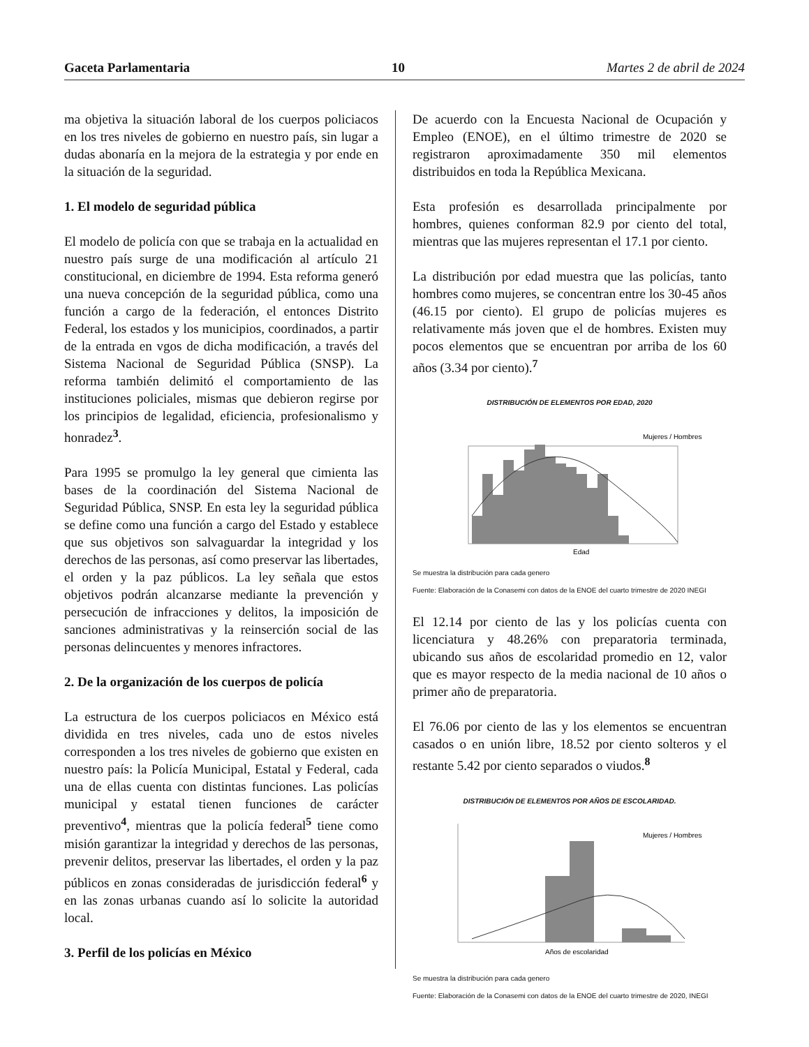Gaceta Parlamentaria 10 Martes 2 de abril de 2024
ma objetiva la situación laboral de los cuerpos policiacos en los tres niveles de gobierno en nuestro país, sin lugar a dudas abonaría en la mejora de la estrategia y por ende en la situación de la seguridad.
1. El modelo de seguridad pública
El modelo de policía con que se trabaja en la actualidad en nuestro país surge de una modificación al artículo 21 constitucional, en diciembre de 1994. Esta reforma generó una nueva concepción de la seguridad pública, como una función a cargo de la federación, el entonces Distrito Federal, los estados y los municipios, coordinados, a partir de la entrada en vgos de dicha modificación, a través del Sistema Nacional de Seguridad Pública (SNSP). La reforma también delimitó el comportamiento de las instituciones policiales, mismas que debieron regirse por los principios de legalidad, eficiencia, profesionalismo y honradez<sup>3</sup>.
Para 1995 se promulgo la ley general que cimienta las bases de la coordinación del Sistema Nacional de Seguridad Pública, SNSP. En esta ley la seguridad pública se define como una función a cargo del Estado y establece que sus objetivos son salvaguardar la integridad y los derechos de las personas, así como preservar las libertades, el orden y la paz públicos. La ley señala que estos objetivos podrán alcanzarse mediante la prevención y persecución de infracciones y delitos, la imposición de sanciones administrativas y la reinserción social de las personas delincuentes y menores infractores.
2. De la organización de los cuerpos de policía
La estructura de los cuerpos policiacos en México está dividida en tres niveles, cada uno de estos niveles corresponden a los tres niveles de gobierno que existen en nuestro país: la Policía Municipal, Estatal y Federal, cada una de ellas cuenta con distintas funciones. Las policías municipal y estatal tienen funciones de carácter preventivo<sup>4</sup>, mientras que la policía federal<sup>5</sup> tiene como misión garantizar la integridad y derechos de las personas, prevenir delitos, preservar las libertades, el orden y la paz públicos en zonas consideradas de jurisdicción federal<sup>6</sup> y en las zonas urbanas cuando así lo solicite la autoridad local.
3. Perfil de los policías en México
De acuerdo con la Encuesta Nacional de Ocupación y Empleo (ENOE), en el último trimestre de 2020 se registraron aproximadamente 350 mil elementos distribuidos en toda la República Mexicana.
Esta profesión es desarrollada principalmente por hombres, quienes conforman 82.9 por ciento del total, mientras que las mujeres representan el 17.1 por ciento.
La distribución por edad muestra que las policías, tanto hombres como mujeres, se concentran entre los 30-45 años (46.15 por ciento). El grupo de policías mujeres es relativamente más joven que el de hombres. Existen muy pocos elementos que se encuentran por arriba de los 60 años (3.34 por ciento).<sup>7</sup>
DISTRIBUCIÓN DE ELEMENTOS POR EDAD, 2020
Mujeres / Hombres
Edad
Se muestra la distribución para cada genero
Fuente: Elaboración de la Conasemi con datos de la ENOE del cuarto trimestre de 2020 INEGI
El 12.14 por ciento de las y los policías cuenta con licenciatura y 48.26% con preparatoria terminada, ubicando sus años de escolaridad promedio en 12, valor que es mayor respecto de la media nacional de 10 años o primer año de preparatoria.
El 76.06 por ciento de las y los elementos se encuentran casados o en unión libre, 18.52 por ciento solteros y el restante 5.42 por ciento separados o viudos.<sup>8</sup>
DISTRIBUCIÓN DE ELEMENTOS POR AÑOS DE ESCOLARIDAD.
Mujeres / Hombres
Años de escolaridad
Se muestra la distribución para cada genero
Fuente: Elaboración de la Conasemi con datos de la ENOE del cuarto trimestre de 2020, INEGI